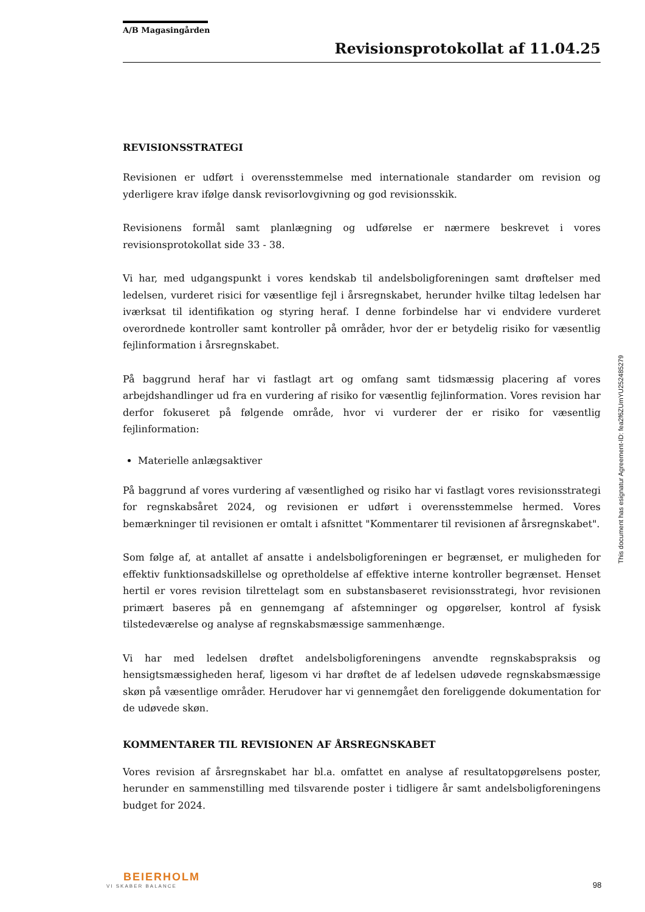A/B Magasingården
Revisionsprotokollat af 11.04.25
REVISIONSSTRATEGI
Revisionen er udført i overensstemmelse med internationale standarder om revision og yderligere krav ifølge dansk revisorlovgivning og god revisionsskik.
Revisionens formål samt planlægning og udførelse er nærmere beskrevet i vores revisionsprotokollat side 33 - 38.
Vi har, med udgangspunkt i vores kendskab til andelsboligforeningen samt drøftelser med ledelsen, vurderet risici for væsentlige fejl i årsregnskabet, herunder hvilke tiltag ledelsen har iværksat til identifikation og styring heraf. I denne forbindelse har vi endvidere vurderet overordnede kontroller samt kontroller på områder, hvor der er betydelig risiko for væsentlig fejlinformation i årsregnskabet.
På baggrund heraf har vi fastlagt art og omfang samt tidsmæssig placering af vores arbejdshandlinger ud fra en vurdering af risiko for væsentlig fejlinformation. Vores revision har derfor fokuseret på følgende område, hvor vi vurderer der er risiko for væsentlig fejlinformation:
Materielle anlægsaktiver
På baggrund af vores vurdering af væsentlighed og risiko har vi fastlagt vores revisionsstrategi for regnskabsåret 2024, og revisionen er udført i overensstemmelse hermed. Vores bemærkninger til revisionen er omtalt i afsnittet "Kommentarer til revisionen af årsregnskabet".
Som følge af, at antallet af ansatte i andelsboligforeningen er begrænset, er muligheden for effektiv funktionsadskillelse og opretholdelse af effektive interne kontroller begrænset. Henset hertil er vores revision tilrettelagt som en substansbaseret revisionsstrategi, hvor revisionen primært baseres på en gennemgang af afstemninger og opgørelser, kontrol af fysisk tilstedeværelse og analyse af regnskabsmæssige sammenhænge.
Vi har med ledelsen drøftet andelsboligforeningens anvendte regnskabspraksis og hensigtsmæssigheden heraf, ligesom vi har drøftet de af ledelsen udøvede regnskabsmæssige skøn på væsentlige områder. Herudover har vi gennemgået den foreliggende dokumentation for de udøvede skøn.
KOMMENTARER TIL REVISIONEN AF ÅRSREGNSKABET
Vores revision af årsregnskabet har bl.a. omfattet en analyse af resultatopgørelsens poster, herunder en sammenstilling med tilsvarende poster i tidligere år samt andelsboligforeningens budget for 2024.
This document has esignatur Agreement-ID: fea2f6ZUmYU252485279
BEIERHOLM
VI SKABER BALANCE
98